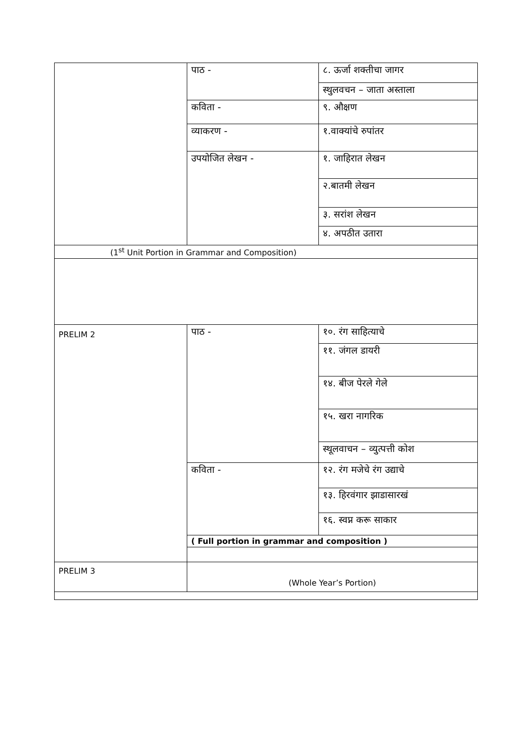| | पाठ - | ८. ऊर्जा शक्तीचा जागर |
| | | स्थुलवचन – जाता अस्ताला |
| | कविता - | ९. औक्षण |
| | व्याकरण - | १.वाक्यांचे रुपांतर |
| | उपयोजित लेखन - | १. जाहिरात लेखन |
| | | २.बातमी लेखन |
| | | ३. सरांश लेखन |
| | | ४. अपठीत उतारा |
| (1<sup>st</sup> Unit Portion in Grammar and Composition) | | |
| PRELIM 2 | पाठ - | १०. रंग साहित्याचे |
| | | ११. जंगल डायरी |
| | | १४. बीज पेरले गेले |
| | | १५. खरा नागरिक |
| | | स्थूलवाचन – व्युत्पत्ती कोश |
| | कविता - | १२. रंग मजेचे रंग उद्याचे |
| | | १३. हिरवंगार झाडासारखं |
| | | १६. स्वप्न करू साकार |
| | ( Full portion in grammar and composition ) | |
| PRELIM 3 | (Whole Year’s Portion) | |